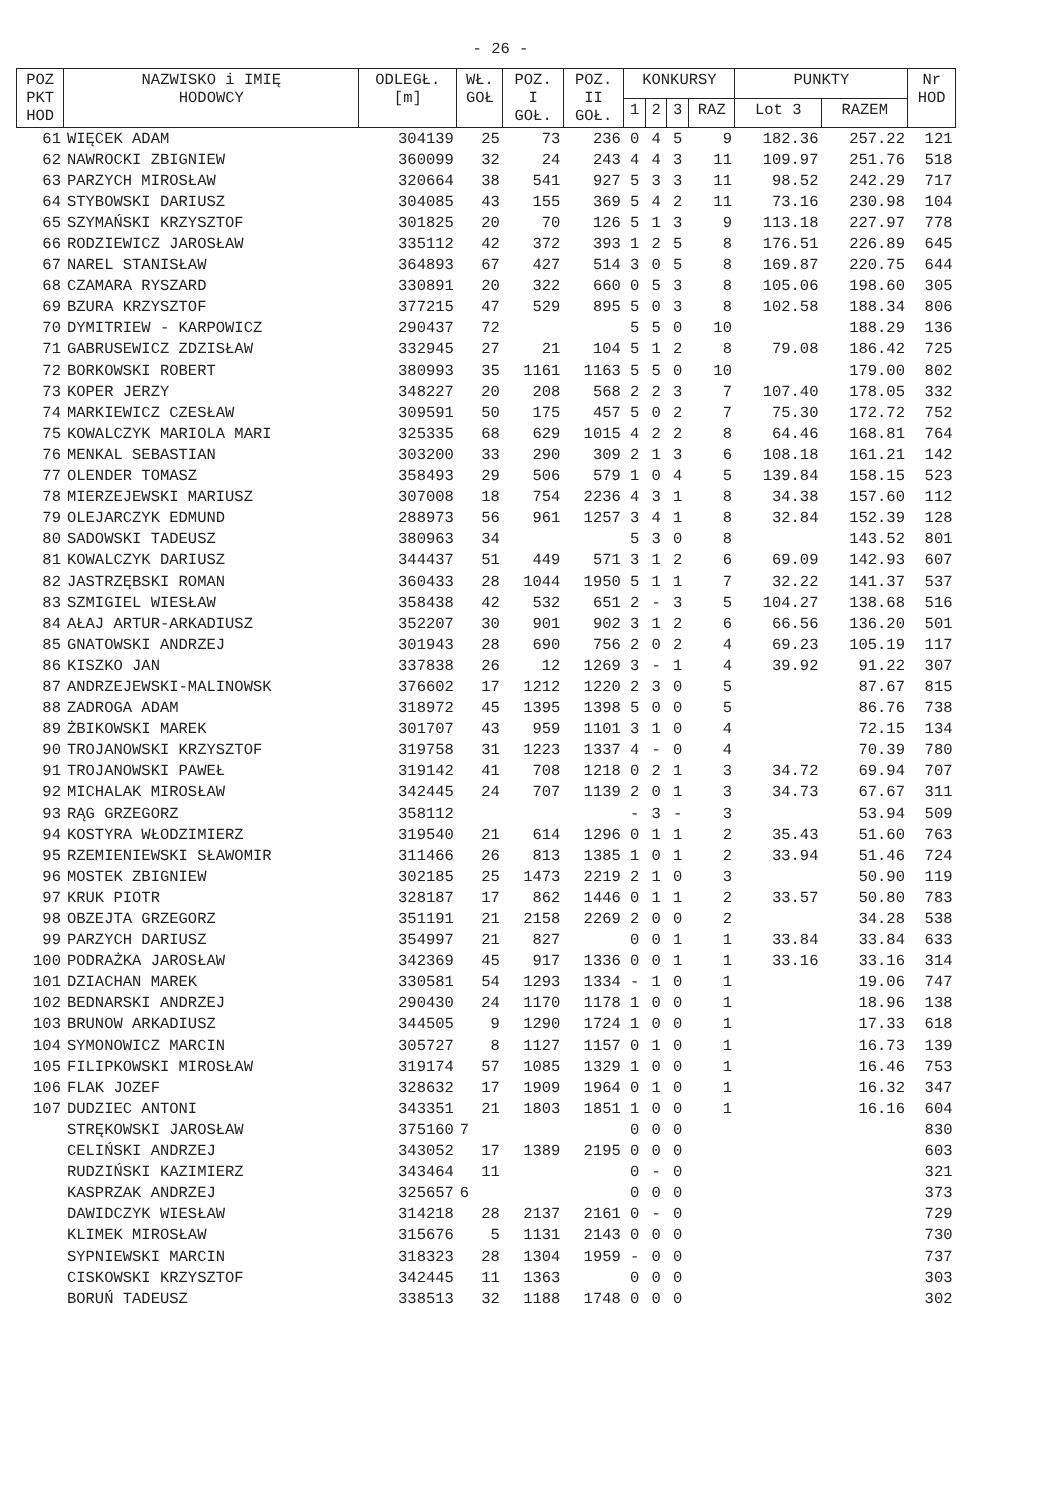- 26 -
| POZ PKT HOD | NAZWISKO i IMIĘ HODOWCY | ODLEGŁ. [m] | WŁ. GOŁ | POZ. I GOŁ. | POZ. II GOŁ. | KONKURSY | | | | PUNKTY | | Nr HOD |
| --- | --- | --- | --- | --- | --- | --- | --- | --- | --- | --- | --- | --- |
| | | | | | | 1 | 2 | 3 | RAZ | Lot 3 | RAZEM | |
| 61 | WIĘCEK ADAM | 304139 | 25 | 73 | 236 | 0 | 4 | 5 | 9 | 182.36 | 257.22 | 121 |
| 62 | NAWROCKI ZBIGNIEW | 360099 | 32 | 24 | 243 | 4 | 4 | 3 | 11 | 109.97 | 251.76 | 518 |
| 63 | PARZYCH MIROSŁAW | 320664 | 38 | 541 | 927 | 5 | 3 | 3 | 11 | 98.52 | 242.29 | 717 |
| 64 | STYBOWSKI DARIUSZ | 304085 | 43 | 155 | 369 | 5 | 4 | 2 | 11 | 73.16 | 230.98 | 104 |
| 65 | SZYMAŃSKI KRZYSZTOF | 301825 | 20 | 70 | 126 | 5 | 1 | 3 | 9 | 113.18 | 227.97 | 778 |
| 66 | RODZIEWICZ JAROSŁAW | 335112 | 42 | 372 | 393 | 1 | 2 | 5 | 8 | 176.51 | 226.89 | 645 |
| 67 | NAREL STANISŁAW | 364893 | 67 | 427 | 514 | 3 | 0 | 5 | 8 | 169.87 | 220.75 | 644 |
| 68 | CZAMARA RYSZARD | 330891 | 20 | 322 | 660 | 0 | 5 | 3 | 8 | 105.06 | 198.60 | 305 |
| 69 | BZURA KRZYSZTOF | 377215 | 47 | 529 | 895 | 5 | 0 | 3 | 8 | 102.58 | 188.34 | 806 |
| 70 | DYMITRIEW - KARPOWICZ | 290437 | 72 | | | 5 | 5 | 0 | 10 | | 188.29 | 136 |
| 71 | GABRUSEWICZ ZDZISŁAW | 332945 | 27 | 21 | 104 | 5 | 1 | 2 | 8 | 79.08 | 186.42 | 725 |
| 72 | BORKOWSKI ROBERT | 380993 | 35 | 1161 | 1163 | 5 | 5 | 0 | 10 | | 179.00 | 802 |
| 73 | KOPER JERZY | 348227 | 20 | 208 | 568 | 2 | 2 | 3 | 7 | 107.40 | 178.05 | 332 |
| 74 | MARKIEWICZ CZESŁAW | 309591 | 50 | 175 | 457 | 5 | 0 | 2 | 7 | 75.30 | 172.72 | 752 |
| 75 | KOWALCZYK MARIOLA MARI | 325335 | 68 | 629 | 1015 | 4 | 2 | 2 | 8 | 64.46 | 168.81 | 764 |
| 76 | MENKAL SEBASTIAN | 303200 | 33 | 290 | 309 | 2 | 1 | 3 | 6 | 108.18 | 161.21 | 142 |
| 77 | OLENDER TOMASZ | 358493 | 29 | 506 | 579 | 1 | 0 | 4 | 5 | 139.84 | 158.15 | 523 |
| 78 | MIERZEJEWSKI MARIUSZ | 307008 | 18 | 754 | 2236 | 4 | 3 | 1 | 8 | 34.38 | 157.60 | 112 |
| 79 | OLEJARCZYK EDMUND | 288973 | 56 | 961 | 1257 | 3 | 4 | 1 | 8 | 32.84 | 152.39 | 128 |
| 80 | SADOWSKI TADEUSZ | 380963 | 34 | | | 5 | 3 | 0 | 8 | | 143.52 | 801 |
| 81 | KOWALCZYK DARIUSZ | 344437 | 51 | 449 | 571 | 3 | 1 | 2 | 6 | 69.09 | 142.93 | 607 |
| 82 | JASTRZĘBSKI ROMAN | 360433 | 28 | 1044 | 1950 | 5 | 1 | 1 | 7 | 32.22 | 141.37 | 537 |
| 83 | SZMIGIEL WIESŁAW | 358438 | 42 | 532 | 651 | 2 | - | 3 | 5 | 104.27 | 138.68 | 516 |
| 84 | AŁAJ ARTUR-ARKADIUSZ | 352207 | 30 | 901 | 902 | 3 | 1 | 2 | 6 | 66.56 | 136.20 | 501 |
| 85 | GNATOWSKI ANDRZEJ | 301943 | 28 | 690 | 756 | 2 | 0 | 2 | 4 | 69.23 | 105.19 | 117 |
| 86 | KISZKO JAN | 337838 | 26 | 12 | 1269 | 3 | - | 1 | 4 | 39.92 | 91.22 | 307 |
| 87 | ANDRZEJEWSKI-MALINOWSK | 376602 | 17 | 1212 | 1220 | 2 | 3 | 0 | 5 | | 87.67 | 815 |
| 88 | ZADROGA ADAM | 318972 | 45 | 1395 | 1398 | 5 | 0 | 0 | 5 | | 86.76 | 738 |
| 89 | ŻBIKOWSKI MAREK | 301707 | 43 | 959 | 1101 | 3 | 1 | 0 | 4 | | 72.15 | 134 |
| 90 | TROJANOWSKI KRZYSZTOF | 319758 | 31 | 1223 | 1337 | 4 | - | 0 | 4 | | 70.39 | 780 |
| 91 | TROJANOWSKI PAWEŁ | 319142 | 41 | 708 | 1218 | 0 | 2 | 1 | 3 | 34.72 | 69.94 | 707 |
| 92 | MICHALAK MIROSŁAW | 342445 | 24 | 707 | 1139 | 2 | 0 | 1 | 3 | 34.73 | 67.67 | 311 |
| 93 | RĄG GRZEGORZ | 358112 | | | | - | 3 | - | 3 | | 53.94 | 509 |
| 94 | KOSTYRA WŁODZIMIERZ | 319540 | 21 | 614 | 1296 | 0 | 1 | 1 | 2 | 35.43 | 51.60 | 763 |
| 95 | RZEMIENIEWSKI SŁAWOMIR | 311466 | 26 | 813 | 1385 | 1 | 0 | 1 | 2 | 33.94 | 51.46 | 724 |
| 96 | MOSTEK ZBIGNIEW | 302185 | 25 | 1473 | 2219 | 2 | 1 | 0 | 3 | | 50.90 | 119 |
| 97 | KRUK PIOTR | 328187 | 17 | 862 | 1446 | 0 | 1 | 1 | 2 | 33.57 | 50.80 | 783 |
| 98 | OBZEJTA GRZEGORZ | 351191 | 21 | 2158 | 2269 | 2 | 0 | 0 | 2 | | 34.28 | 538 |
| 99 | PARZYCH DARIUSZ | 354997 | 21 | 827 | | 0 | 0 | 1 | 1 | 33.84 | 33.84 | 633 |
| 100 | PODRAŻKA JAROSŁAW | 342369 | 45 | 917 | 1336 | 0 | 0 | 1 | 1 | 33.16 | 33.16 | 314 |
| 101 | DZIACHAN MAREK | 330581 | 54 | 1293 | 1334 | - | 1 | 0 | 1 | | 19.06 | 747 |
| 102 | BEDNARSKI ANDRZEJ | 290430 | 24 | 1170 | 1178 | 1 | 0 | 0 | 1 | | 18.96 | 138 |
| 103 | BRUNOW ARKADIUSZ | 344505 | 9 | 1290 | 1724 | 1 | 0 | 0 | 1 | | 17.33 | 618 |
| 104 | SYMONOWICZ MARCIN | 305727 | 8 | 1127 | 1157 | 0 | 1 | 0 | 1 | | 16.73 | 139 |
| 105 | FILIPKOWSKI MIROSŁAW | 319174 | 57 | 1085 | 1329 | 1 | 0 | 0 | 1 | | 16.46 | 753 |
| 106 | FLAK JOZEF | 328632 | 17 | 1909 | 1964 | 0 | 1 | 0 | 1 | | 16.32 | 347 |
| 107 | DUDZIEC ANTONI | 343351 | 21 | 1803 | 1851 | 1 | 0 | 0 | 1 | | 16.16 | 604 |
| | STRĘKOWSKI JAROSŁAW | 375160 | 7 | | | 0 | 0 | 0 | | | | 830 |
| | CELIŃSKI ANDRZEJ | 343052 | 17 | 1389 | 2195 | 0 | 0 | 0 | | | | 603 |
| | RUDZIŃSKI KAZIMIERZ | 343464 | 11 | | | 0 | - | 0 | | | | 321 |
| | KASPRZAK ANDRZEJ | 325657 | 6 | | | 0 | 0 | 0 | | | | 373 |
| | DAWIDCZYK WIESŁAW | 314218 | 28 | 2137 | 2161 | 0 | - | 0 | | | | 729 |
| | KLIMEK MIROSŁAW | 315676 | 5 | 1131 | 2143 | 0 | 0 | 0 | | | | 730 |
| | SYPNIEWSKI MARCIN | 318323 | 28 | 1304 | 1959 | - | 0 | 0 | | | | 737 |
| | CISKOWSKI KRZYSZTOF | 342445 | 11 | 1363 | | 0 | 0 | 0 | | | | 303 |
| | BORUŃ TADEUSZ | 338513 | 32 | 1188 | 1748 | 0 | 0 | 0 | | | | 302 |